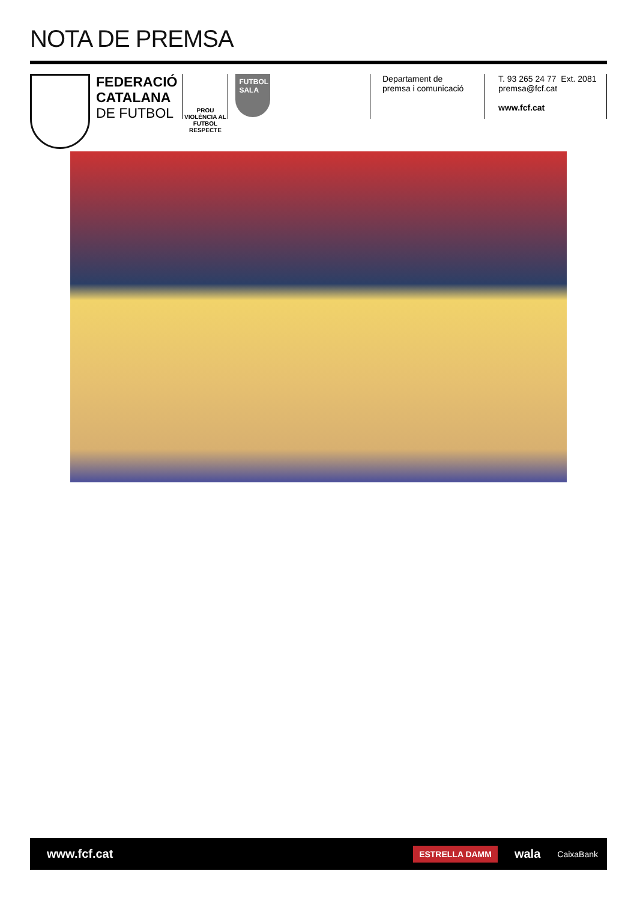NOTA DE PREMSA
FEDERACIÓ
CATALANA
DE FUTBOL
PROU VIOLÈNCIA AL FUTBOL
RESPECTE
FUTBOL
SALA
Departament de
premsa i comunicació
T. 93 265 24 77 Ext. 2081
premsa@fcf.cat
www.fcf.cat
www.fcf.cat
ESTRELLA DAMM wala CaixaBank